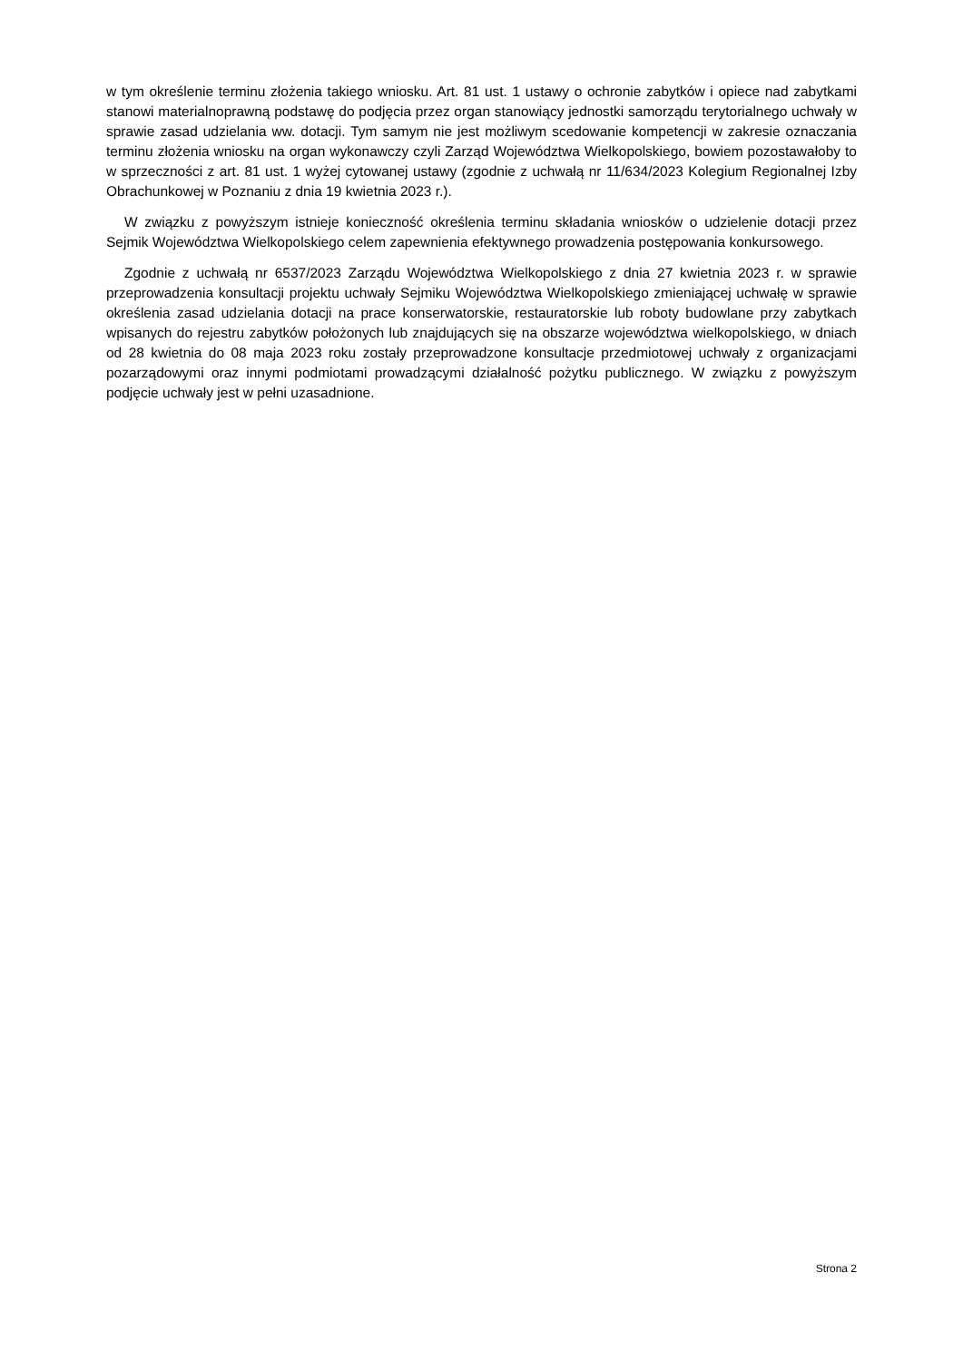w tym określenie terminu złożenia takiego wniosku. Art. 81 ust. 1 ustawy o ochronie zabytków i opiece nad zabytkami stanowi materialnoprawną podstawę do podjęcia przez organ stanowiący jednostki samorządu terytorialnego uchwały w sprawie zasad udzielania ww. dotacji. Tym samym nie jest możliwym scedowanie kompetencji w zakresie oznaczania terminu złożenia wniosku na organ wykonawczy czyli Zarząd Województwa Wielkopolskiego, bowiem pozostawałoby to w sprzeczności z art. 81 ust. 1 wyżej cytowanej ustawy (zgodnie z uchwałą nr 11/634/2023 Kolegium Regionalnej Izby Obrachunkowej w Poznaniu z dnia 19 kwietnia 2023 r.).
W związku z powyższym istnieje konieczność określenia terminu składania wniosków o udzielenie dotacji przez Sejmik Województwa Wielkopolskiego celem zapewnienia efektywnego prowadzenia postępowania konkursowego.
Zgodnie z uchwałą nr 6537/2023 Zarządu Województwa Wielkopolskiego z dnia 27 kwietnia 2023 r. w sprawie przeprowadzenia konsultacji projektu uchwały Sejmiku Województwa Wielkopolskiego zmieniającej uchwałę w sprawie określenia zasad udzielania dotacji na prace konserwatorskie, restauratorskie lub roboty budowlane przy zabytkach wpisanych do rejestru zabytków położonych lub znajdujących się na obszarze województwa wielkopolskiego, w dniach od 28 kwietnia do 08 maja 2023 roku zostały przeprowadzone konsultacje przedmiotowej uchwały z organizacjami pozarządowymi oraz innymi podmiotami prowadzącymi działalność pożytku publicznego. W związku z powyższym podjęcie uchwały jest w pełni uzasadnione.
Strona 2